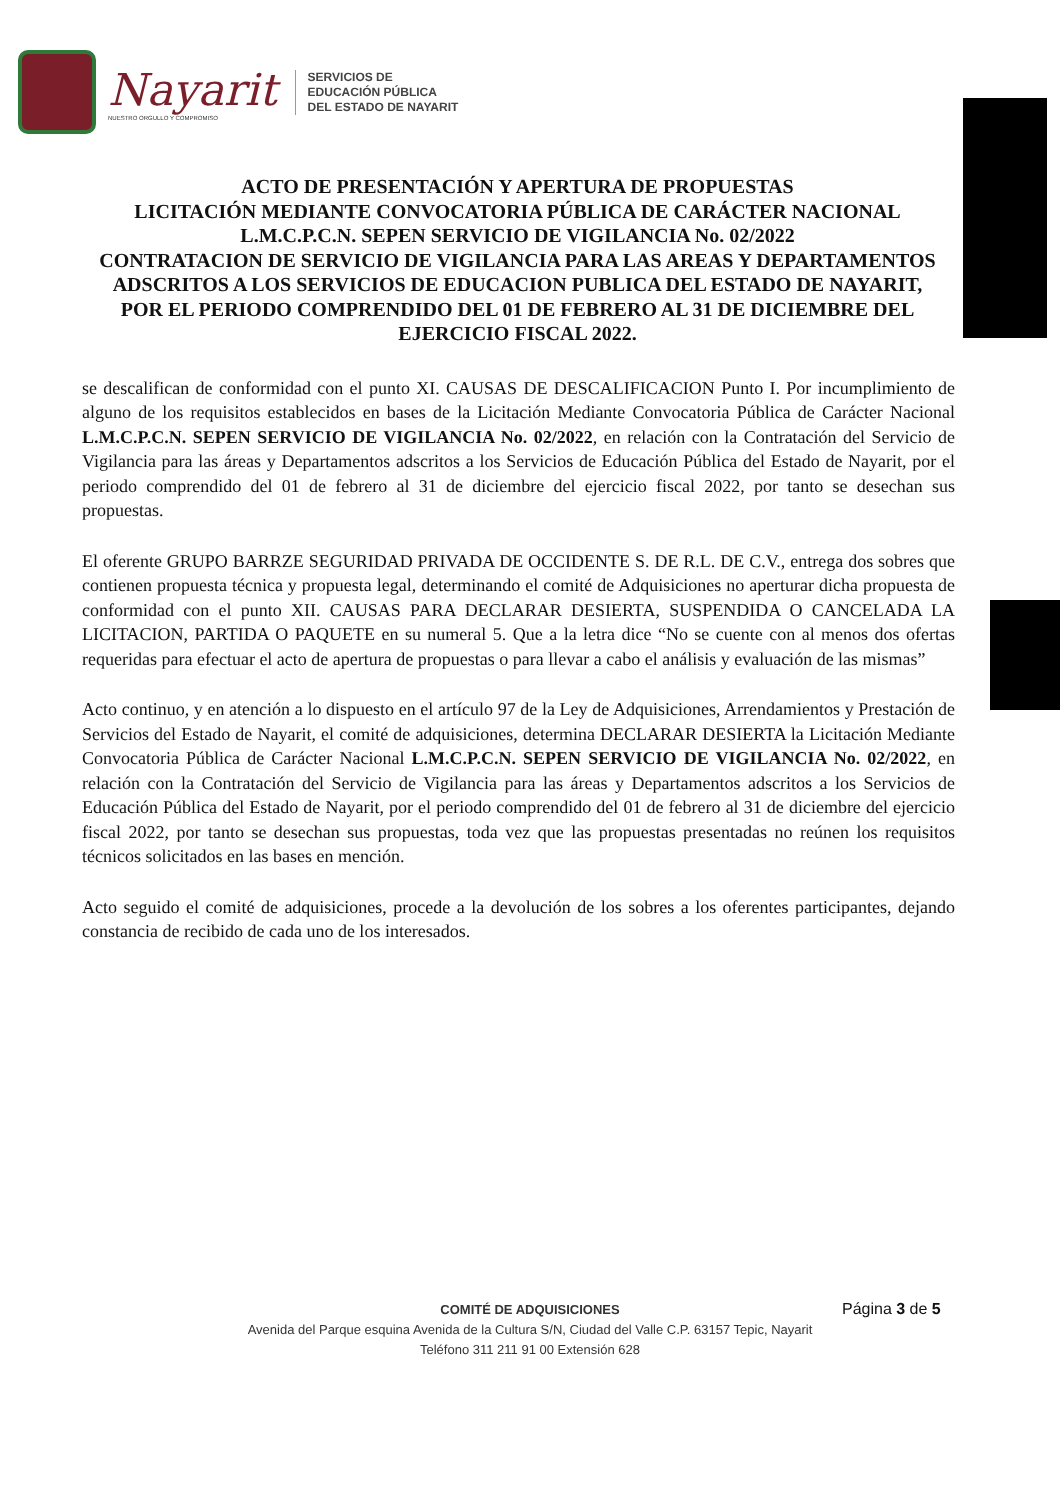Nayarit
NUESTRO ORGULLO Y COMPROMISO
SERVICIOS DE
EDUCACIÓN PÚBLICA
DEL ESTADO DE NAYARIT
ACTO DE PRESENTACIÓN Y APERTURA DE PROPUESTAS
LICITACIÓN MEDIANTE CONVOCATORIA PÚBLICA DE CARÁCTER NACIONAL
L.M.C.P.C.N. SEPEN SERVICIO DE VIGILANCIA No. 02/2022
CONTRATACION DE SERVICIO DE VIGILANCIA PARA LAS AREAS Y DEPARTAMENTOS ADSCRITOS A LOS SERVICIOS DE EDUCACION PUBLICA DEL ESTADO DE NAYARIT,
POR EL PERIODO COMPRENDIDO DEL 01 DE FEBRERO AL 31 DE DICIEMBRE DEL EJERCICIO FISCAL 2022.
se descalifican de conformidad con el punto XI. CAUSAS DE DESCALIFICACION Punto I. Por incumplimiento de alguno de los requisitos establecidos en bases de la Licitación Mediante Convocatoria Pública de Carácter Nacional L.M.C.P.C.N. SEPEN SERVICIO DE VIGILANCIA No. 02/2022, en relación con la Contratación del Servicio de Vigilancia para las áreas y Departamentos adscritos a los Servicios de Educación Pública del Estado de Nayarit, por el periodo comprendido del 01 de febrero al 31 de diciembre del ejercicio fiscal 2022, por tanto se desechan sus propuestas.
El oferente GRUPO BARRZE SEGURIDAD PRIVADA DE OCCIDENTE S. DE R.L. DE C.V., entrega dos sobres que contienen propuesta técnica y propuesta legal, determinando el comité de Adquisiciones no aperturar dicha propuesta de conformidad con el punto XII. CAUSAS PARA DECLARAR DESIERTA, SUSPENDIDA O CANCELADA LA LICITACION, PARTIDA O PAQUETE en su numeral 5. Que a la letra dice “No se cuente con al menos dos ofertas requeridas para efectuar el acto de apertura de propuestas o para llevar a cabo el análisis y evaluación de las mismas”
Acto continuo, y en atención a lo dispuesto en el artículo 97 de la Ley de Adquisiciones, Arrendamientos y Prestación de Servicios del Estado de Nayarit, el comité de adquisiciones, determina DECLARAR DESIERTA la Licitación Mediante Convocatoria Pública de Carácter Nacional L.M.C.P.C.N. SEPEN SERVICIO DE VIGILANCIA No. 02/2022, en relación con la Contratación del Servicio de Vigilancia para las áreas y Departamentos adscritos a los Servicios de Educación Pública del Estado de Nayarit, por el periodo comprendido del 01 de febrero al 31 de diciembre del ejercicio fiscal 2022, por tanto se desechan sus propuestas, toda vez que las propuestas presentadas no reúnen los requisitos técnicos solicitados en las bases en mención.
Acto seguido el comité de adquisiciones, procede a la devolución de los sobres a los oferentes participantes, dejando constancia de recibido de cada uno de los interesados.
COMITÉ DE ADQUISICIONES
Avenida del Parque esquina Avenida de la Cultura S/N, Ciudad del Valle C.P. 63157 Tepic, Nayarit
Teléfono 311 211 91 00 Extensión 628
Página 3 de 5